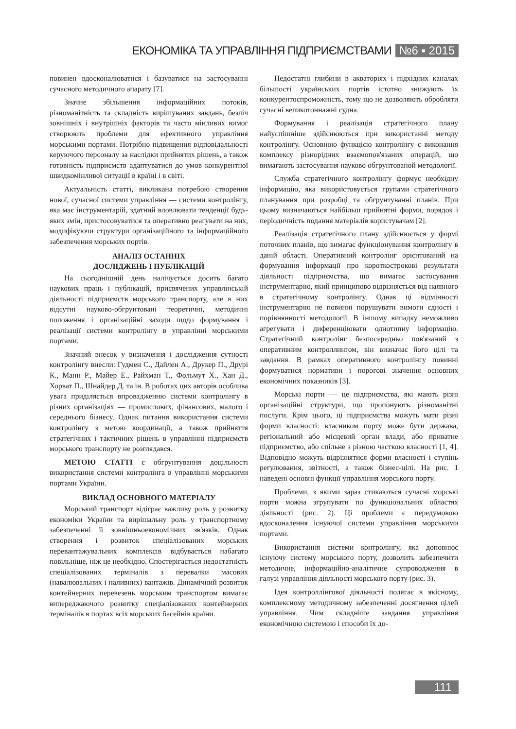ЕКОНОМІКА ТА УПРАВЛІННЯ ПІДПРИЄМСТВАМИ №6 ▪ 2015
повинен вдосконалюватися і базуватися на застосуванні сучасного методичного апарату [7].
Значне збільшення інформаційних потоків, різноманітність та складність вирішуваних завдань, безліч зовнішніх і внутрішніх факторів та часто мінливих вимог створюють проблеми для ефективного управління морськими портами. Потрібно підвищення відповідальності керуючого персоналу за наслідки прийнятих рішень, а також готовність підприємств адаптуватися до умов конкурентної швидкомінливої ситуації в країні і в світі.
Актуальність статті, викликана потребою створення нової, сучасної системи управління — системи контролінгу, яка має інструментарій, здатний вловлювати тенденції будь-яких змін, пристосовуватися та оперативно реагувати на них, модифікуючи структури організаційного та інформаційного забезпечення морських портів.
АНАЛІЗ ОСТАННІХ
ДОСЛІДЖЕНЬ І ПУБЛІКАЦІЙ
На сьогоднішній день налічується досить багато наукових праць і публікацій, присвячених управлінській діяльності підприємств морського транспорту, але в них відсутні науково-обгрунтовані теоретичні, методичні положення і організаційні заходи щодо формування і реалізації системи контролінгу в управлінні морськими портами.
Значний внесок у визначення і дослідження сутності контролінгу внесли: Гудмен С., Дайлен А., Друкер П., Друрі К., Манн Р., Майер Е., Райхман Т., Фольмут Х., Хан Д., Хорват П., Шнайдер Д. та ін. В роботах цих авторів особлива увага приділяється впровадженню системи контролінгу в різних організаціях — промислових, фінансових, малого і середнього бізнесу. Однак питання використання системи контролінгу з метою координації, а також прийняття стратегічних і тактичних рішень в управлінні підприємств морського транспорту не розглядався.
МЕТОЮ СТАТТІ є обгрунтування доцільності використання системи контролінга в управлінні морськими портами України.
ВИКЛАД ОСНОВНОГО МАТЕРІАЛУ
Морський транспорт відіграє важливу роль у розвитку економіки України та вирішальну роль у транспортному забезпеченні її зовнішньоекономічних зв'язків. Однак створення і розвиток спеціалізованих морських перевантажувальних комплексів відбувається набагато повільніше, ніж це необхідно. Спостерігається недостатність спеціалізованих терміналів з перевалки масових (навалювальних і наливних) вантажів. Динамічний розвиток контейнерних перевезень морським транспортом вимагає випереджаючого розвитку спеціалізованих контейнерних терміналів в портах всіх морських басейнів країни.
Недостатні глибини в акваторіях і підхідних каналах більшості українських портів істотно знижують їх конкурентоспроможність, тому що не дозволяють обробляти сучасні великотоннажні судна.
Формування і реалізація стратегічного плану найуспішніше здійснюються при використанні методу контролінгу. Основною функцією контролінгу є виконання комплексу різнорідних взаємопов'язаних операцій, що вимагають застосування науково обгрунтованой методології.
Служба стратегічного контролінгу формує необхідну інформацію, яка використовується групами стратегічного планування при розробці та обгрунтуванні планів. При цьому визначаються найбільш прийнятні форми, порядок і періодичність подання матеріалів користувачам [2].
Реалізація стратегічного плану здійснюється у формі поточних планів, що вимагає функціонування контролінгу в даній області. Оперативний контролінг орієнтований на формування інформації про короткострокові результати діяльності підприємства, що вимагає застосування інструментарію, який принципово відрізняється від наявного в стратегічному контролінгу. Однак ці відмінності інструментарію не повинні порушувати вимоги єдності і порівнянності методології. В іншому випадку неможливо агрегувати і диференціювати однотипну інформацію. Стратегічний контролінг безпосередньо пов'язаний з оперативним контроллингом, він визначає його цілі та завдання. В рамках оперативного контролінгу повинні формуватися нормативи і порогові значення основних економічних показників [3].
Морські порти — це підприємства, які мають різні організаційні структури, що пропонують різноманітні послуги. Крім цього, ці підприємства можуть мати різні форми власності: власником порту може бути держава, регіональний або місцевий орган влади, або приватне підприємство, або спільне з різною часткою власності [1, 4]. Відповідно можуть відрізнятися форми власності і ступінь регулювання, звітності, а також бізнес-цілі. На рис. 1 наведені основні функції управління морського порту.
Проблеми, з якими зараз стикаються сучасні морські порти можна згрупувати по функціональних областях діяльності (рис. 2). Ці проблеми є передумовою вдосконалення існуючої системи управління морськими портами.
Використання системи контролінгу, яка доповнює існуючу систему морського порту, дозволить забезпечити методичне, інформаційно-аналітичне супроводження в галузі управління діяльності морського порту (рис. 3).
Ідея контроллінгової діяльності полягає в якісному, комплексному методичному забезпеченні досягнення цілей управління. Чим складніше завдання управління економічною системою і способи їх до-
111